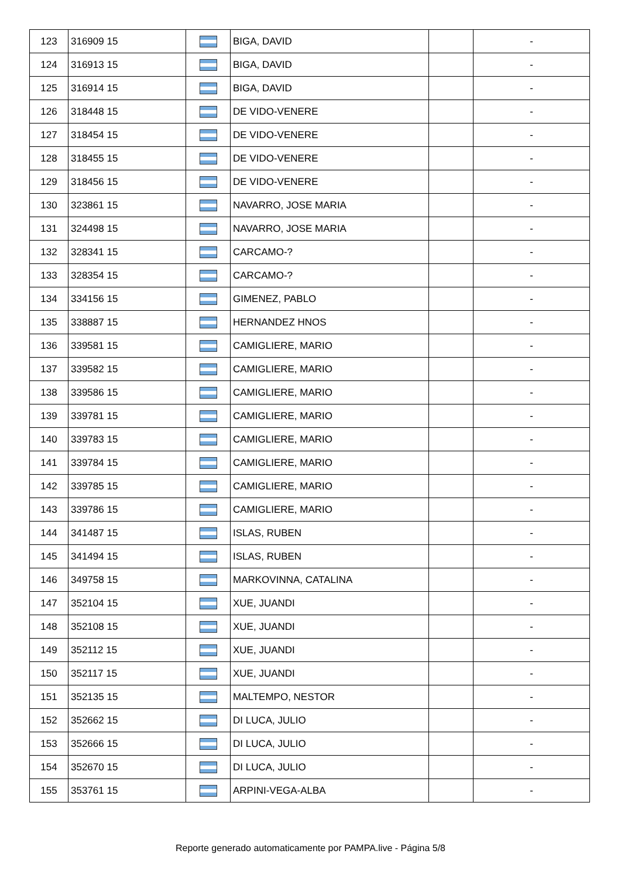| 123 | 316909 15 | | BIGA, DAVID | | - |
| 124 | 316913 15 | | BIGA, DAVID | | - |
| 125 | 316914 15 | | BIGA, DAVID | | - |
| 126 | 318448 15 | | DE VIDO-VENERE | | - |
| 127 | 318454 15 | | DE VIDO-VENERE | | - |
| 128 | 318455 15 | | DE VIDO-VENERE | | - |
| 129 | 318456 15 | | DE VIDO-VENERE | | - |
| 130 | 323861 15 | | NAVARRO, JOSE MARIA | | - |
| 131 | 324498 15 | | NAVARRO, JOSE MARIA | | - |
| 132 | 328341 15 | | CARCAMO-? | | - |
| 133 | 328354 15 | | CARCAMO-? | | - |
| 134 | 334156 15 | | GIMENEZ, PABLO | | - |
| 135 | 338887 15 | | HERNANDEZ HNOS | | - |
| 136 | 339581 15 | | CAMIGLIERE, MARIO | | - |
| 137 | 339582 15 | | CAMIGLIERE, MARIO | | - |
| 138 | 339586 15 | | CAMIGLIERE, MARIO | | - |
| 139 | 339781 15 | | CAMIGLIERE, MARIO | | - |
| 140 | 339783 15 | | CAMIGLIERE, MARIO | | - |
| 141 | 339784 15 | | CAMIGLIERE, MARIO | | - |
| 142 | 339785 15 | | CAMIGLIERE, MARIO | | - |
| 143 | 339786 15 | | CAMIGLIERE, MARIO | | - |
| 144 | 341487 15 | | ISLAS, RUBEN | | - |
| 145 | 341494 15 | | ISLAS, RUBEN | | - |
| 146 | 349758 15 | | MARKOVINNA, CATALINA | | - |
| 147 | 352104 15 | | XUE, JUANDI | | - |
| 148 | 352108 15 | | XUE, JUANDI | | - |
| 149 | 352112 15 | | XUE, JUANDI | | - |
| 150 | 352117 15 | | XUE, JUANDI | | - |
| 151 | 352135 15 | | MALTEMPO, NESTOR | | - |
| 152 | 352662 15 | | DI LUCA, JULIO | | - |
| 153 | 352666 15 | | DI LUCA, JULIO | | - |
| 154 | 352670 15 | | DI LUCA, JULIO | | - |
| 155 | 353761 15 | | ARPINI-VEGA-ALBA | | - |
Reporte generado automaticamente por PAMPA.live - Página 5/8